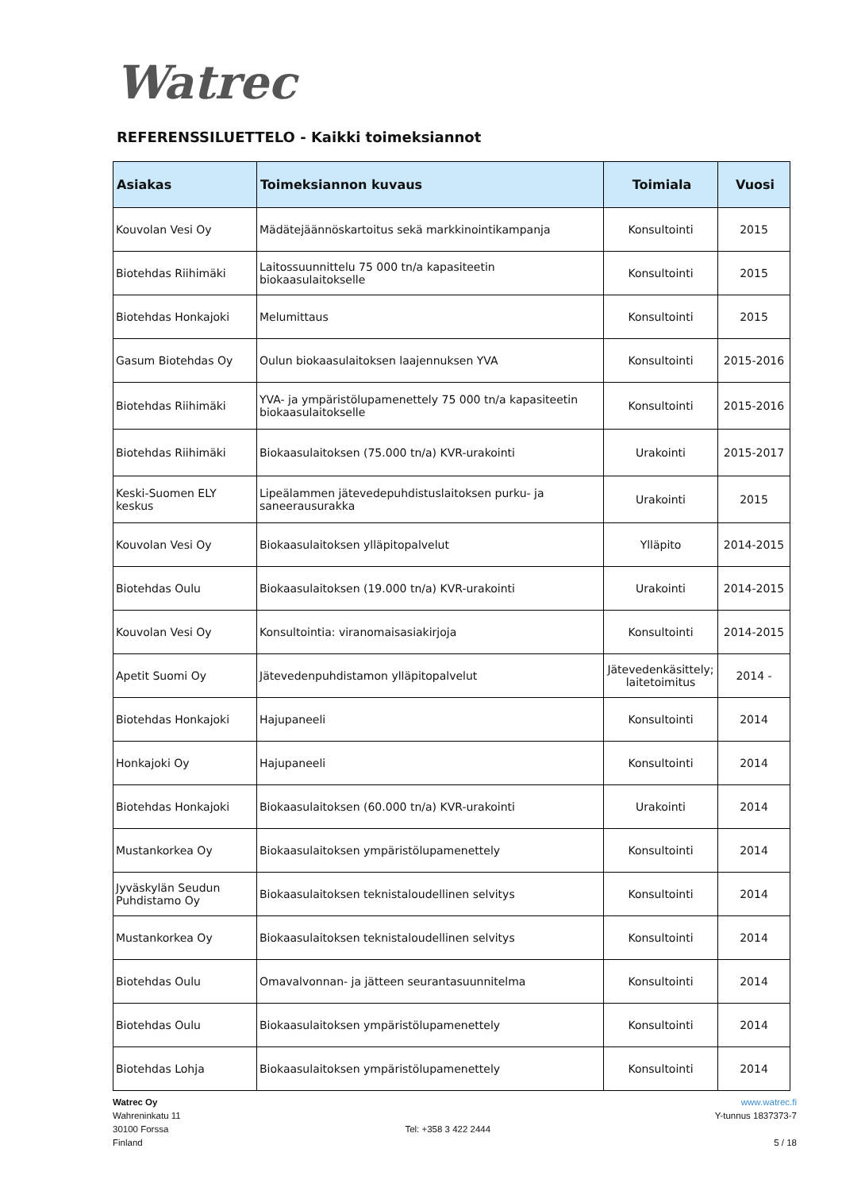Watrec
REFERENSSILUETTELO - Kaikki toimeksiannot
| Asiakas | Toimeksiannon kuvaus | Toimiala | Vuosi |
| --- | --- | --- | --- |
| Kouvolan Vesi Oy | Mädätejäännöskartoitus sekä markkinointikampanja | Konsultointi | 2015 |
| Biotehdas Riihimäki | Laitossuunnittelu 75 000 tn/a kapasiteetin biokaasulaitokselle | Konsultointi | 2015 |
| Biotehdas Honkajoki | Melumittaus | Konsultointi | 2015 |
| Gasum Biotehdas Oy | Oulun biokaasulaitoksen laajennuksen YVA | Konsultointi | 2015-2016 |
| Biotehdas Riihimäki | YVA- ja ympäristölupamenettely 75 000 tn/a kapasiteetin biokaasulaitokselle | Konsultointi | 2015-2016 |
| Biotehdas Riihimäki | Biokaasulaitoksen (75.000 tn/a) KVR-urakointi | Urakointi | 2015-2017 |
| Keski-Suomen ELY keskus | Lipeälammen jätevedepuhdistuslaitoksen purku- ja saneerausurakka | Urakointi | 2015 |
| Kouvolan Vesi Oy | Biokaasulaitoksen ylläpitopalvelut | Ylläpito | 2014-2015 |
| Biotehdas Oulu | Biokaasulaitoksen (19.000 tn/a) KVR-urakointi | Urakointi | 2014-2015 |
| Kouvolan Vesi Oy | Konsultointia: viranomaisasiakirjoja | Konsultointi | 2014-2015 |
| Apetit Suomi Oy | Jätevedenpuhdistamon ylläpitopalvelut | Jätevedenkäsittely; laitetoimitus | 2014 - |
| Biotehdas Honkajoki | Hajupaneeli | Konsultointi | 2014 |
| Honkajoki Oy | Hajupaneeli | Konsultointi | 2014 |
| Biotehdas Honkajoki | Biokaasulaitoksen (60.000 tn/a) KVR-urakointi | Urakointi | 2014 |
| Mustankorkea Oy | Biokaasulaitoksen ympäristölupamenettely | Konsultointi | 2014 |
| Jyväskylän Seudun Puhdistamo Oy | Biokaasulaitoksen teknistaloudellinen selvitys | Konsultointi | 2014 |
| Mustankorkea Oy | Biokaasulaitoksen teknistaloudellinen selvitys | Konsultointi | 2014 |
| Biotehdas Oulu | Omavalvonnan- ja jätteen seurantasuunnitelma | Konsultointi | 2014 |
| Biotehdas Oulu | Biokaasulaitoksen ympäristölupamenettely | Konsultointi | 2014 |
| Biotehdas Lohja | Biokaasulaitoksen ympäristölupamenettely | Konsultointi | 2014 |
Watrec Oy
Wahreninkatu 11
30100 Forssa
Finland
Tel: +358 3 422 2444 www.watrec.fi
Y-tunnus 1837373-7
5 / 18